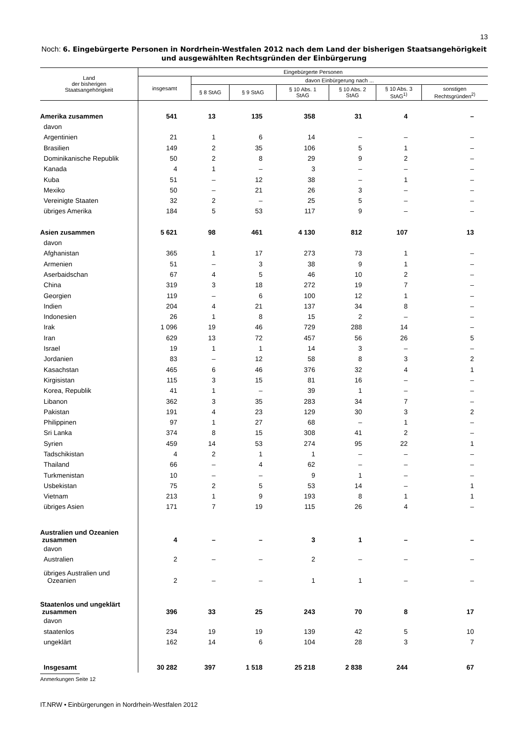13
Noch: 6. Eingebürgerte Personen in Nordrhein-Westfalen 2012 nach dem Land der bisherigen Staatsangehörigkeit und ausgewählten Rechtsgründen der Einbürgerung
| Land der bisherigen Staatsangehörigkeit | Eingebürgerte Personen | | | | | | |
| --- | --- | --- | --- | --- | --- | --- | --- |
| | insgesamt | davon Einbürgerung nach ... | | | | | |
| | | § 8 StAG | § 9 StAG | § 10 Abs. 1 StAG | § 10 Abs. 2 StAG | § 10 Abs. 3 StAG<sup>1)</sup> | sonstigen Rechtsgründen<sup>2)</sup> |
| Amerika zusammen | 541 | 13 | 135 | 358 | 31 | 4 | – |
| davon | | | | | | | |
| Argentinien | 21 | 1 | 6 | 14 | – | – | – |
| Brasilien | 149 | 2 | 35 | 106 | 5 | 1 | – |
| Dominikanische Republik | 50 | 2 | 8 | 29 | 9 | 2 | – |
| Kanada | 4 | 1 | – | 3 | – | – | – |
| Kuba | 51 | – | 12 | 38 | – | 1 | – |
| Mexiko | 50 | – | 21 | 26 | 3 | – | – |
| Vereinigte Staaten | 32 | 2 | – | 25 | 5 | – | – |
| übriges Amerika | 184 | 5 | 53 | 117 | 9 | – | – |
| Asien zusammen | 5 621 | 98 | 461 | 4 130 | 812 | 107 | 13 |
| davon | | | | | | | |
| Afghanistan | 365 | 1 | 17 | 273 | 73 | 1 | – |
| Armenien | 51 | – | 3 | 38 | 9 | 1 | – |
| Aserbaidschan | 67 | 4 | 5 | 46 | 10 | 2 | – |
| China | 319 | 3 | 18 | 272 | 19 | 7 | – |
| Georgien | 119 | – | 6 | 100 | 12 | 1 | – |
| Indien | 204 | 4 | 21 | 137 | 34 | 8 | – |
| Indonesien | 26 | 1 | 8 | 15 | 2 | – | – |
| Irak | 1 096 | 19 | 46 | 729 | 288 | 14 | – |
| Iran | 629 | 13 | 72 | 457 | 56 | 26 | 5 |
| Israel | 19 | 1 | 1 | 14 | 3 | – | – |
| Jordanien | 83 | – | 12 | 58 | 8 | 3 | 2 |
| Kasachstan | 465 | 6 | 46 | 376 | 32 | 4 | 1 |
| Kirgisistan | 115 | 3 | 15 | 81 | 16 | – | – |
| Korea, Republik | 41 | 1 | – | 39 | 1 | – | – |
| Libanon | 362 | 3 | 35 | 283 | 34 | 7 | – |
| Pakistan | 191 | 4 | 23 | 129 | 30 | 3 | 2 |
| Philippinen | 97 | 1 | 27 | 68 | – | 1 | – |
| Sri Lanka | 374 | 8 | 15 | 308 | 41 | 2 | – |
| Syrien | 459 | 14 | 53 | 274 | 95 | 22 | 1 |
| Tadschikistan | 4 | 2 | 1 | 1 | – | – | – |
| Thailand | 66 | – | 4 | 62 | – | – | – |
| Turkmenistan | 10 | – | – | 9 | 1 | – | – |
| Usbekistan | 75 | 2 | 5 | 53 | 14 | – | 1 |
| Vietnam | 213 | 1 | 9 | 193 | 8 | 1 | 1 |
| übriges Asien | 171 | 7 | 19 | 115 | 26 | 4 | – |
| Australien und Ozeanien zusammen | 4 | – | – | 3 | 1 | – | – |
| davon | | | | | | | |
| Australien | 2 | – | – | 2 | – | – | – |
| übriges Australien und Ozeanien | 2 | – | – | 1 | 1 | – | – |
| Staatenlos und ungeklärt zusammen | 396 | 33 | 25 | 243 | 70 | 8 | 17 |
| davon | | | | | | | |
| staatenlos | 234 | 19 | 19 | 139 | 42 | 5 | 10 |
| ungeklärt | 162 | 14 | 6 | 104 | 28 | 3 | 7 |
| Insgesamt | 30 282 | 397 | 1 518 | 25 218 | 2 838 | 244 | 67 |
Anmerkungen Seite 12
IT.NRW • Einbürgerungen in Nordrhein-Westfalen 2012